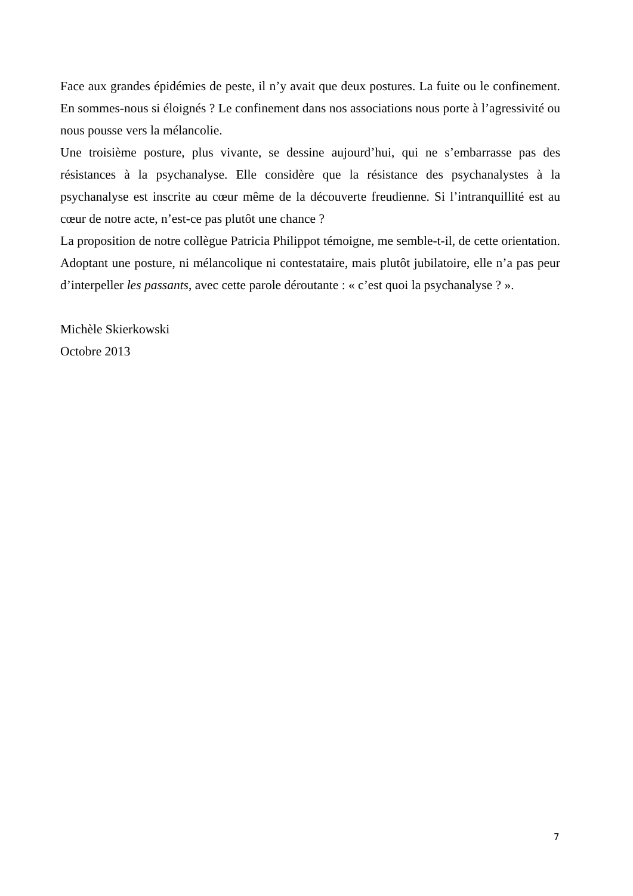Face aux grandes épidémies de peste, il n’y avait que deux postures. La fuite ou le confinement. En sommes-nous si éloignés ? Le confinement dans nos associations nous porte à l’agressivité ou nous pousse vers la mélancolie.
Une troisième posture, plus vivante, se dessine aujourd’hui, qui ne s’embarrasse pas des résistances à la psychanalyse. Elle considère que la résistance des psychanalystes à la psychanalyse est inscrite au cœur même de la découverte freudienne. Si l’intranquillité est au cœur de notre acte, n’est-ce pas plutôt une chance ?
La proposition de notre collègue Patricia Philippot témoigne, me semble-t-il, de cette orientation. Adoptant une posture, ni mélancolique ni contestataire, mais plutôt jubilatoire, elle n’a pas peur d’interpeller les passants, avec cette parole déroutante : « c’est quoi la psychanalyse ? ».
Michèle Skierkowski
Octobre 2013
7